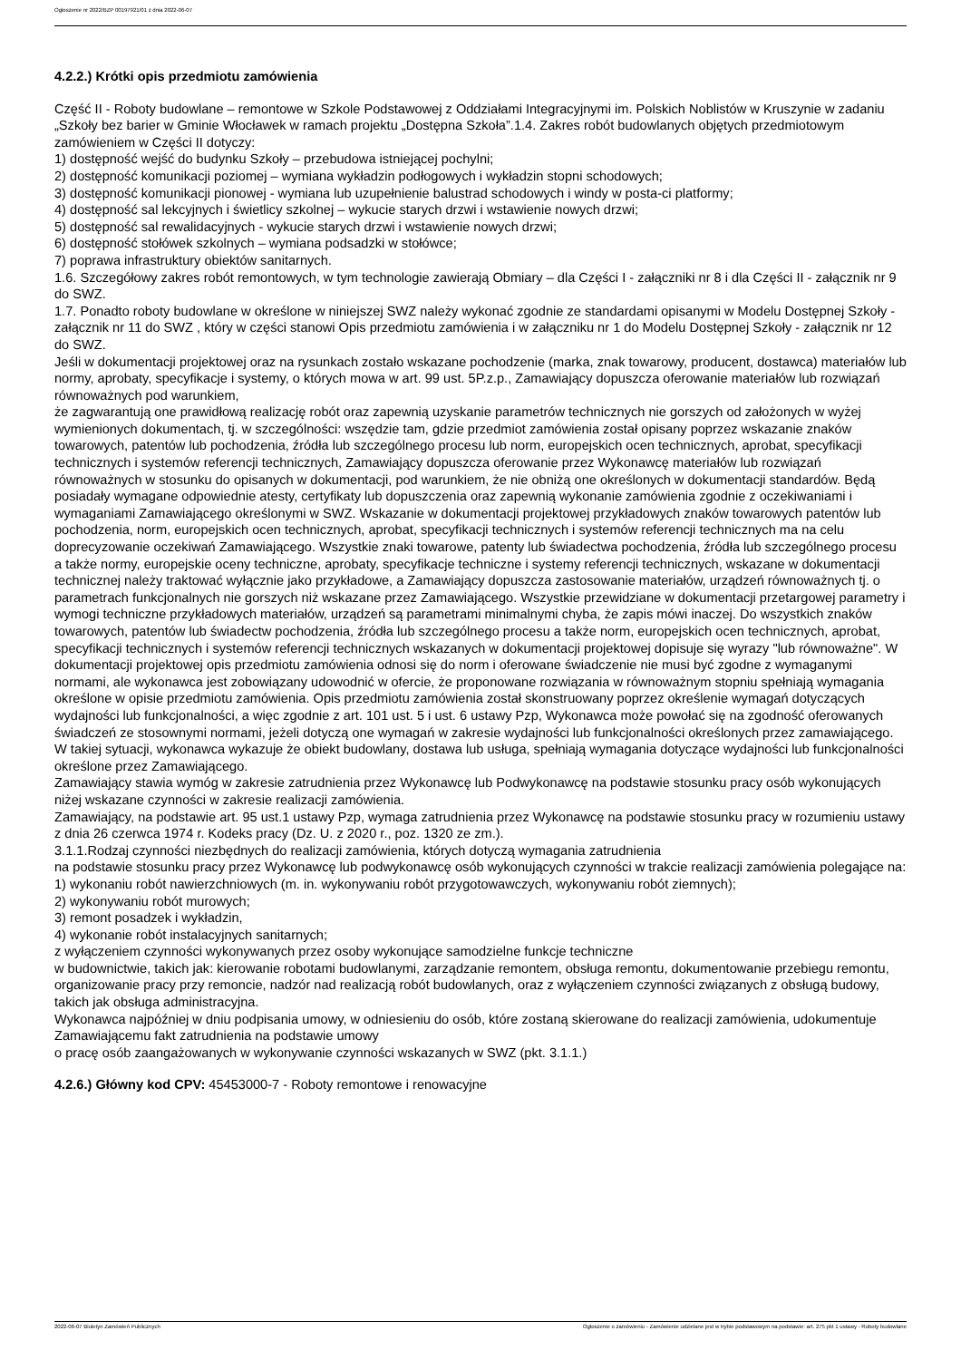Ogłoszenie nr 2022/BZP 00197921/01 z dnia 2022-06-07
4.2.2.) Krótki opis przedmiotu zamówienia
Część II - Roboty budowlane – remontowe w Szkole Podstawowej z Oddziałami Integracyjnymi im. Polskich Noblistów w Kruszynie w zadaniu „Szkoły bez barier w Gminie Włocławek w ramach projektu „Dostępna Szkoła”.1.4. Zakres robót budowlanych objętych przedmiotowym zamówieniem w Części II dotyczy:
1) dostępność wejść do budynku Szkoły – przebudowa istniejącej pochylni;
2) dostępność komunikacji poziomej – wymiana wykładzin podłogowych i wykładzin stopni schodowych;
3) dostępność komunikacji pionowej - wymiana lub uzupełnienie balustrad schodowych i windy w posta-ci platformy;
4) dostępność sal lekcyjnych i świetlicy szkolnej – wykucie starych drzwi i wstawienie nowych drzwi;
5) dostępność sal rewalidacyjnych - wykucie starych drzwi i wstawienie nowych drzwi;
6) dostępność stołówek szkolnych – wymiana podsadzki w stołówce;
7) poprawa infrastruktury obiektów sanitarnych.
1.6. Szczegółowy zakres robót remontowych, w tym technologie zawierają Obmiary – dla Części I - załączniki nr 8 i dla Części II - załącznik nr 9 do SWZ.
1.7. Ponadto roboty budowlane w określone w niniejszej SWZ należy wykonać zgodnie ze standardami opisanymi w Modelu Dostępnej Szkoły - załącznik nr 11 do SWZ , który w części stanowi Opis przedmiotu zamówienia i w załączniku nr 1 do Modelu Dostępnej Szkoły - załącznik nr 12 do SWZ.
Jeśli w dokumentacji projektowej oraz na rysunkach zostało wskazane pochodzenie (marka, znak towarowy, producent, dostawca) materiałów lub normy, aprobaty, specyfikacje i systemy, o których mowa w art. 99 ust. 5P.z.p., Zamawiający dopuszcza oferowanie materiałów lub rozwiązań równoważnych pod warunkiem,
że zagwarantują one prawidłową realizację robót oraz zapewnią uzyskanie parametrów technicznych nie gorszych od założonych w wyżej wymienionych dokumentach, tj. w szczególności: wszędzie tam, gdzie przedmiot zamówienia został opisany poprzez wskazanie znaków towarowych, patentów lub pochodzenia, źródła lub szczególnego procesu lub norm, europejskich ocen technicznych, aprobat, specyfikacji technicznych i systemów referencji technicznych, Zamawiający dopuszcza oferowanie przez Wykonawcę materiałów lub rozwiązań równoważnych w stosunku do opisanych w dokumentacji, pod warunkiem, że nie obniżą one określonych w dokumentacji standardów. Będą posiadały wymagane odpowiednie atesty, certyfikaty lub dopuszczenia oraz zapewnią wykonanie zamówienia zgodnie z oczekiwaniami i wymaganiami Zamawiającego określonymi w SWZ. Wskazanie w dokumentacji projektowej przykładowych znaków towarowych patentów lub pochodzenia, norm, europejskich ocen technicznych, aprobat, specyfikacji technicznych i systemów referencji technicznych ma na celu doprecyzowanie oczekiwań Zamawiającego. Wszystkie znaki towarowe, patenty lub świadectwa pochodzenia, źródła lub szczególnego procesu a także normy, europejskie oceny techniczne, aprobaty, specyfikacje techniczne i systemy referencji technicznych, wskazane w dokumentacji technicznej należy traktować wyłącznie jako przykładowe, a Zamawiający dopuszcza zastosowanie materiałów, urządzeń równoważnych tj. o parametrach funkcjonalnych nie gorszych niż wskazane przez Zamawiającego. Wszystkie przewidziane w dokumentacji przetargowej parametry i wymogi techniczne przykładowych materiałów, urządzeń są parametrami minimalnymi chyba, że zapis mówi inaczej. Do wszystkich znaków towarowych, patentów lub świadectw pochodzenia, źródła lub szczególnego procesu a także norm, europejskich ocen technicznych, aprobat, specyfikacji technicznych i systemów referencji technicznych wskazanych w dokumentacji projektowej dopisuje się wyrazy "lub równoważne". W dokumentacji projektowej opis przedmiotu zamówienia odnosi się do norm i oferowane świadczenie nie musi być zgodne z wymaganymi normami, ale wykonawca jest zobowiązany udowodnić w ofercie, że proponowane rozwiązania w równoważnym stopniu spełniają wymagania określone w opisie przedmiotu zamówienia. Opis przedmiotu zamówienia został skonstruowany poprzez określenie wymagań dotyczących wydajności lub funkcjonalności, a więc zgodnie z art. 101 ust. 5 i ust. 6 ustawy Pzp, Wykonawca może powołać się na zgodność oferowanych świadczeń ze stosownymi normami, jeżeli dotyczą one wymagań w zakresie wydajności lub funkcjonalności określonych przez zamawiającego. W takiej sytuacji, wykonawca wykazuje że obiekt budowlany, dostawa lub usługa, spełniają wymagania dotyczące wydajności lub funkcjonalności określone przez Zamawiającego.
Zamawiający stawia wymóg w zakresie zatrudnienia przez Wykonawcę lub Podwykonawcę na podstawie stosunku pracy osób wykonujących niżej wskazane czynności w zakresie realizacji zamówienia.
Zamawiający, na podstawie art. 95 ust.1 ustawy Pzp, wymaga zatrudnienia przez Wykonawcę na podstawie stosunku pracy w rozumieniu ustawy z dnia 26 czerwca 1974 r. Kodeks pracy (Dz. U. z 2020 r., poz. 1320 ze zm.).
3.1.1.Rodzaj czynności niezbędnych do realizacji zamówienia, których dotyczą wymagania zatrudnienia
na podstawie stosunku pracy przez Wykonawcę lub podwykonawcę osób wykonujących czynności w trakcie realizacji zamówienia polegające na:
1) wykonaniu robót nawierzchniowych (m. in. wykonywaniu robót przygotowawczych, wykonywaniu robót ziemnych);
2) wykonywaniu robót murowych;
3) remont posadzek i wykładzin,
4) wykonanie robót instalacyjnych sanitarnych;
z wyłączeniem czynności wykonywanych przez osoby wykonujące samodzielne funkcje techniczne
w budownictwie, takich jak: kierowanie robotami budowlanymi, zarządzanie remontem, obsługa remontu, dokumentowanie przebiegu remontu, organizowanie pracy przy remoncie, nadzór nad realizacją robót budowlanych, oraz z wyłączeniem czynności związanych z obsługą budowy, takich jak obsługa administracyjna.
Wykonawca najpóźniej w dniu podpisania umowy, w odniesieniu do osób, które zostaną skierowane do realizacji zamówienia, udokumentuje Zamawiającemu fakt zatrudnienia na podstawie umowy
o pracę osób zaangażowanych w wykonywanie czynności wskazanych w SWZ (pkt. 3.1.1.)
4.2.6.) Główny kod CPV: 45453000-7 - Roboty remontowe i renowacyjne
2022-06-07 Biuletyn Zamówień Publicznych Ogłoszenie o zamówieniu - Zamówienie udzielane jest w trybie podstawowym na podstawie: art. 275 pkt 1 ustawy - Roboty budowlane